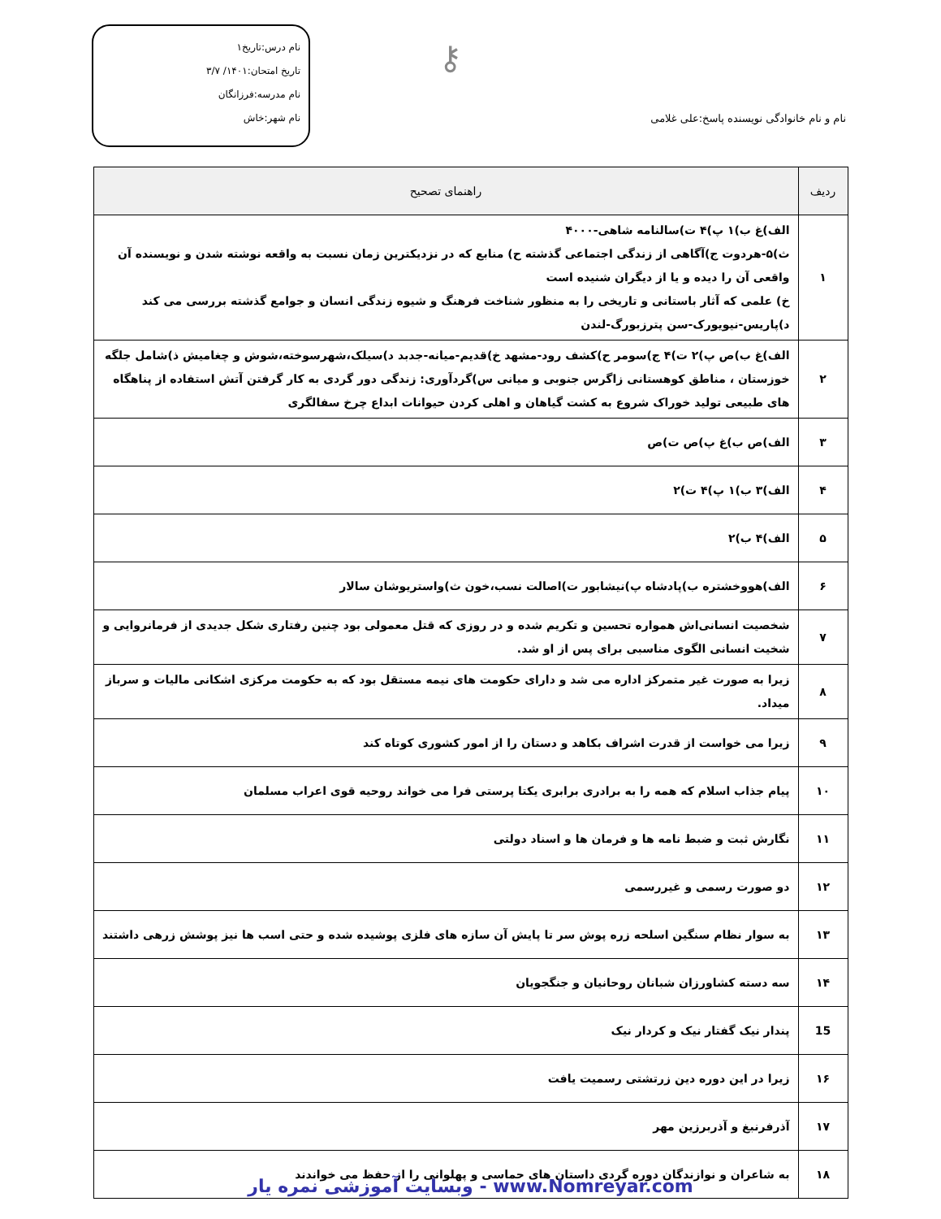نام درس:تاریخ۱
تاریخ امتحان:۱۴۰۱/ ۳/۷
نام مدرسه:فرزانگان
نام شهر:خاش
⚷
نام و نام خانوادگی نویسنده پاسخ:علی غلامی
| ردیف | راهنمای تصحیح |
| --- | --- |
| ۱ | الف)غ ب)۱ پ)۴ ت)سالنامه شاهی-۴۰۰۰ ث)۵-هردوت ج)آگاهی از زندگی اجتماعی گذشته ح) منابع که در نزدیکترین زمان نسبت به واقعه نوشته شدن و نویسنده آن واقعی آن را دیده و یا از دیگران شنیده است خ) علمی که آثار باستانی و تاریخی را به منظور شناخت فرهنگ و شیوه زندگی انسان و جوامع گذشته بررسی می کند د)پاریس-نیویورک-سن پترزبورگ-لندن |
| ۲ | الف)غ ب)ص پ)۲ ت)۴ ج)سومر ح)کشف رود-مشهد خ)قدیم-میانه-جدبد د)سیلک،شهرسوخته،شوش و چغامیش ذ)شامل جلگه خوزستان ، مناطق کوهستانی زاگرس جنوبی و میانی س)گردآوری: زندگی دور گردی به کار گرفتن آتش استفاده از پناهگاه های طبیعی تولید خوراک شروع به کشت گیاهان و اهلی کردن حیوانات ابداع چرخ سفالگری |
| ۳ | الف)ص ب)غ پ)ص ت)ص |
| ۴ | الف)۳ ب)۱ پ)۴ ت)۲ |
| ۵ | الف)۴ ب)۲ |
| ۶ | الف)هووخشتره ب)پادشاه پ)نیشابور ت)اصالت نسب،خون ث)واستریوشان سالار |
| ۷ | شخصیت انسانی‌اش همواره تحسین و تکریم شده و در روزی که قتل معمولی بود چنین رفتاری شکل جدیدی از فرمانروایی و شخیت انسانی الگوی مناسبی برای پس از او شد. |
| ۸ | زیرا به صورت غیر متمرکز اداره می شد و دارای حکومت های نیمه مستقل بود که به حکومت مرکزی اشکانی مالیات و سرباز میداد. |
| ۹ | زیرا می خواست از قدرت اشراف بکاهد و دستان را از امور کشوری کوتاه کند |
| ۱۰ | پیام جذاب اسلام که همه را به برادری برابری یکتا پرستی فرا می خواند روحیه قوی اعراب مسلمان |
| ۱۱ | نگارش ثبت و ضبط نامه ها و فرمان ها و اسناد دولتی |
| ۱۲ | دو صورت رسمی و غیررسمی |
| ۱۳ | به سوار نظام سنگین اسلحه زره پوش سر تا پایش آن سازه های فلزی پوشیده شده و حتی اسب ها نیز پوشش زرهی داشتند |
| ۱۴ | سه دسته کشاورزان شبانان روحانیان و جنگجویان |
| 15 | پندار نیک گفتار نیک و کردار نیک |
| ۱۶ | زیرا در این دوره دین زرتشتی رسمیت یافت |
| ۱۷ | آذرفرنبغ و آذربرزین مهر |
| ۱۸ | به شاعران و نوازندگان دوره گردی داستان های حماسی و پهلوانی را از حفظ می خواندند |
www.Nomreyar.com - وبسایت آموزشی نمره یار